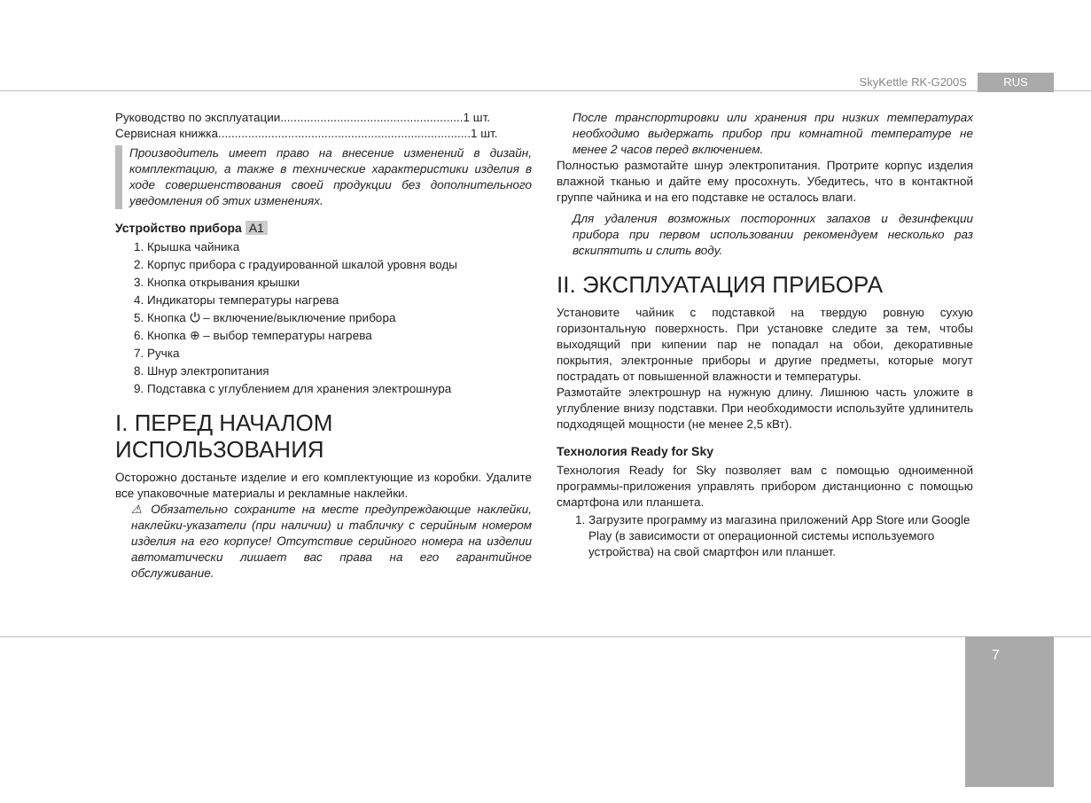SkyKettle RK-G200S RUS
Руководство по эксплуатации.......................................................1 шт.
Сервисная книжка............................................................................1 шт.
Производитель имеет право на внесение изменений в дизайн, комплектацию, а также в технические характеристики изделия в ходе совершенствования своей продукции без дополнительного уведомления об этих изменениях.
Устройство прибора A1
1. Крышка чайника
2. Корпус прибора с градуированной шкалой уровня воды
3. Кнопка открывания крышки
4. Индикаторы температуры нагрева
5. Кнопка ⏻ – включение/выключение прибора
6. Кнопка ⊕ – выбор температуры нагрева
7. Ручка
8. Шнур электропитания
9. Подставка с углублением для хранения электрошнура
I. ПЕРЕД НАЧАЛОМ ИСПОЛЬЗОВАНИЯ
Осторожно достаньте изделие и его комплектующие из коробки. Удалите все упаковочные материалы и рекламные наклейки.
⚠ Обязательно сохраните на месте предупреждающие наклейки, наклейки-указатели (при наличии) и табличку с серийным номером изделия на его корпусе! Отсутствие серийного номера на изделии автоматически лишает вас права на его гарантийное обслуживание.
После транспортировки или хранения при низких температурах необходимо выдержать прибор при комнатной температуре не менее 2 часов перед включением.
Полностью размотайте шнур электропитания. Протрите корпус изделия влажной тканью и дайте ему просохнуть. Убедитесь, что в контактной группе чайника и на его подставке не осталось влаги.
Для удаления возможных посторонних запахов и дезинфекции прибора при первом использовании рекомендуем несколько раз вскипятить и слить воду.
II. ЭКСПЛУАТАЦИЯ ПРИБОРА
Установите чайник с подставкой на твердую ровную сухую горизонтальную поверхность. При установке следите за тем, чтобы выходящий при кипении пар не попадал на обои, декоративные покрытия, электронные приборы и другие предметы, которые могут пострадать от повышенной влажности и температуры.
Размотайте электрошнур на нужную длину. Лишнюю часть уложите в углубление внизу подставки. При необходимости используйте удлинитель подходящей мощности (не менее 2,5 кВт).
Технология Ready for Sky
Технология Ready for Sky позволяет вам с помощью одноименной программы-приложения управлять прибором дистанционно с помощью смартфона или планшета.
1. Загрузите программу из магазина приложений App Store или Google Play (в зависимости от операционной системы используемого устройства) на свой смартфон или планшет.
7